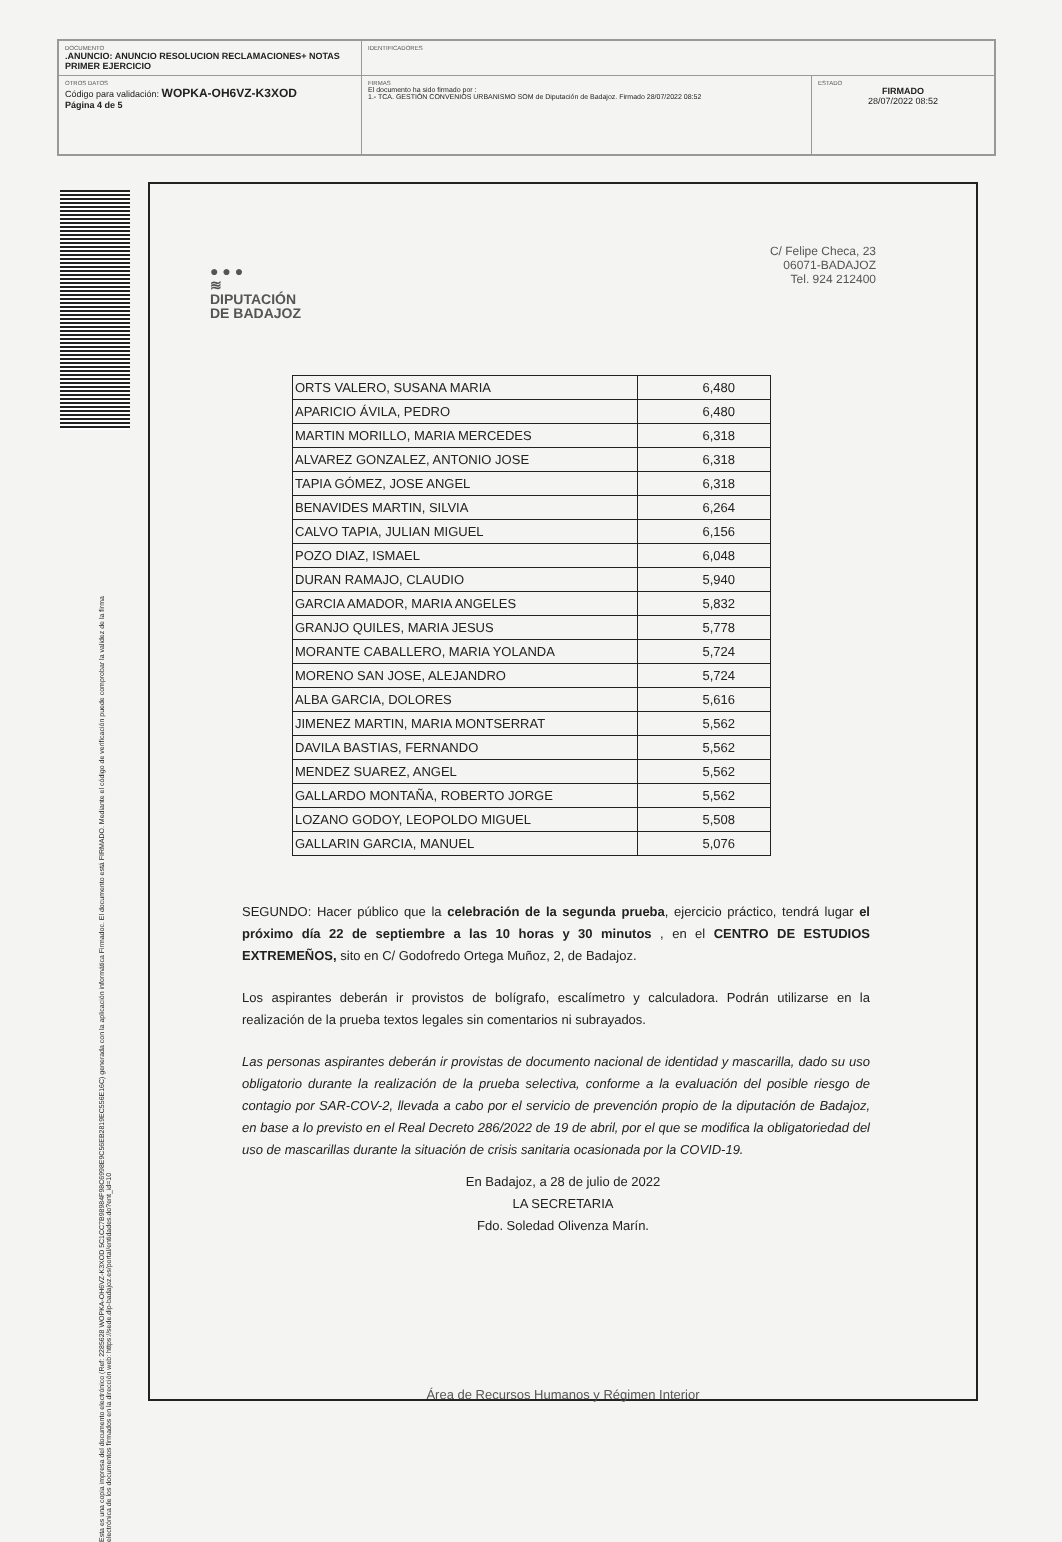| DOCUMENTO .ANUNCIO: ANUNCIO RESOLUCION RECLAMACIONES+ NOTAS PRIMER EJERCICIO | IDENTIFICADORES | |
| OTROS DATOS Código para validación: WOPKA-OH6VZ-K3XOD Página 4 de 5 | FIRMAS El documento ha sido firmado por : 1.- TCA. GESTIÓN CONVENIOS URBANISMO SOM de Diputación de Badajoz. Firmado 28/07/2022 08:52 | ESTADO FIRMADO 28/07/2022 08:52 |
Esta es una copia impresa del documento electrónico (Ref: 2285628 WOPKA-OH6VZ-K3XOD 5C1CC7B98984F98C6998E9C56EB2819EC556E16C) generada con la aplicación informática Firmadoc. El documento está FIRMADO. Mediante el código de verificación puede comprobar la validez de la firma electrónica de los documentos firmados en la dirección web: https://sede.dip-badajoz.es/portal/entidades.do?ent_id=10
● ● ●
≋
DIPUTACIÓN
DE BADAJOZ
C/ Felipe Checa, 23
06071-BADAJOZ
Tel. 924 212400
| ORTS VALERO, SUSANA MARIA | 6,480 |
| APARICIO ÁVILA, PEDRO | 6,480 |
| MARTIN MORILLO, MARIA MERCEDES | 6,318 |
| ALVAREZ GONZALEZ, ANTONIO JOSE | 6,318 |
| TAPIA GÓMEZ, JOSE ANGEL | 6,318 |
| BENAVIDES MARTIN, SILVIA | 6,264 |
| CALVO TAPIA, JULIAN MIGUEL | 6,156 |
| POZO DIAZ, ISMAEL | 6,048 |
| DURAN RAMAJO, CLAUDIO | 5,940 |
| GARCIA AMADOR, MARIA ANGELES | 5,832 |
| GRANJO QUILES, MARIA JESUS | 5,778 |
| MORANTE CABALLERO, MARIA YOLANDA | 5,724 |
| MORENO SAN JOSE, ALEJANDRO | 5,724 |
| ALBA GARCIA, DOLORES | 5,616 |
| JIMENEZ MARTIN, MARIA MONTSERRAT | 5,562 |
| DAVILA BASTIAS, FERNANDO | 5,562 |
| MENDEZ SUAREZ, ANGEL | 5,562 |
| GALLARDO MONTAÑA, ROBERTO JORGE | 5,562 |
| LOZANO GODOY, LEOPOLDO MIGUEL | 5,508 |
| GALLARIN GARCIA, MANUEL | 5,076 |
SEGUNDO: Hacer público que la celebración de la segunda prueba, ejercicio práctico, tendrá lugar el próximo día 22 de septiembre a las 10 horas y 30 minutos , en el CENTRO DE ESTUDIOS EXTREMEÑOS, sito en C/ Godofredo Ortega Muñoz, 2, de Badajoz.
Los aspirantes deberán ir provistos de bolígrafo, escalímetro y calculadora. Podrán utilizarse en la realización de la prueba textos legales sin comentarios ni subrayados.
Las personas aspirantes deberán ir provistas de documento nacional de identidad y mascarilla, dado su uso obligatorio durante la realización de la prueba selectiva, conforme a la evaluación del posible riesgo de contagio por SAR-COV-2, llevada a cabo por el servicio de prevención propio de la diputación de Badajoz, en base a lo previsto en el Real Decreto 286/2022 de 19 de abril, por el que se modifica la obligatoriedad del uso de mascarillas durante la situación de crisis sanitaria ocasionada por la COVID-19.
En Badajoz, a 28 de julio de 2022
LA SECRETARIA
Fdo. Soledad Olivenza Marín.
Área de Recursos Humanos y Régimen Interior